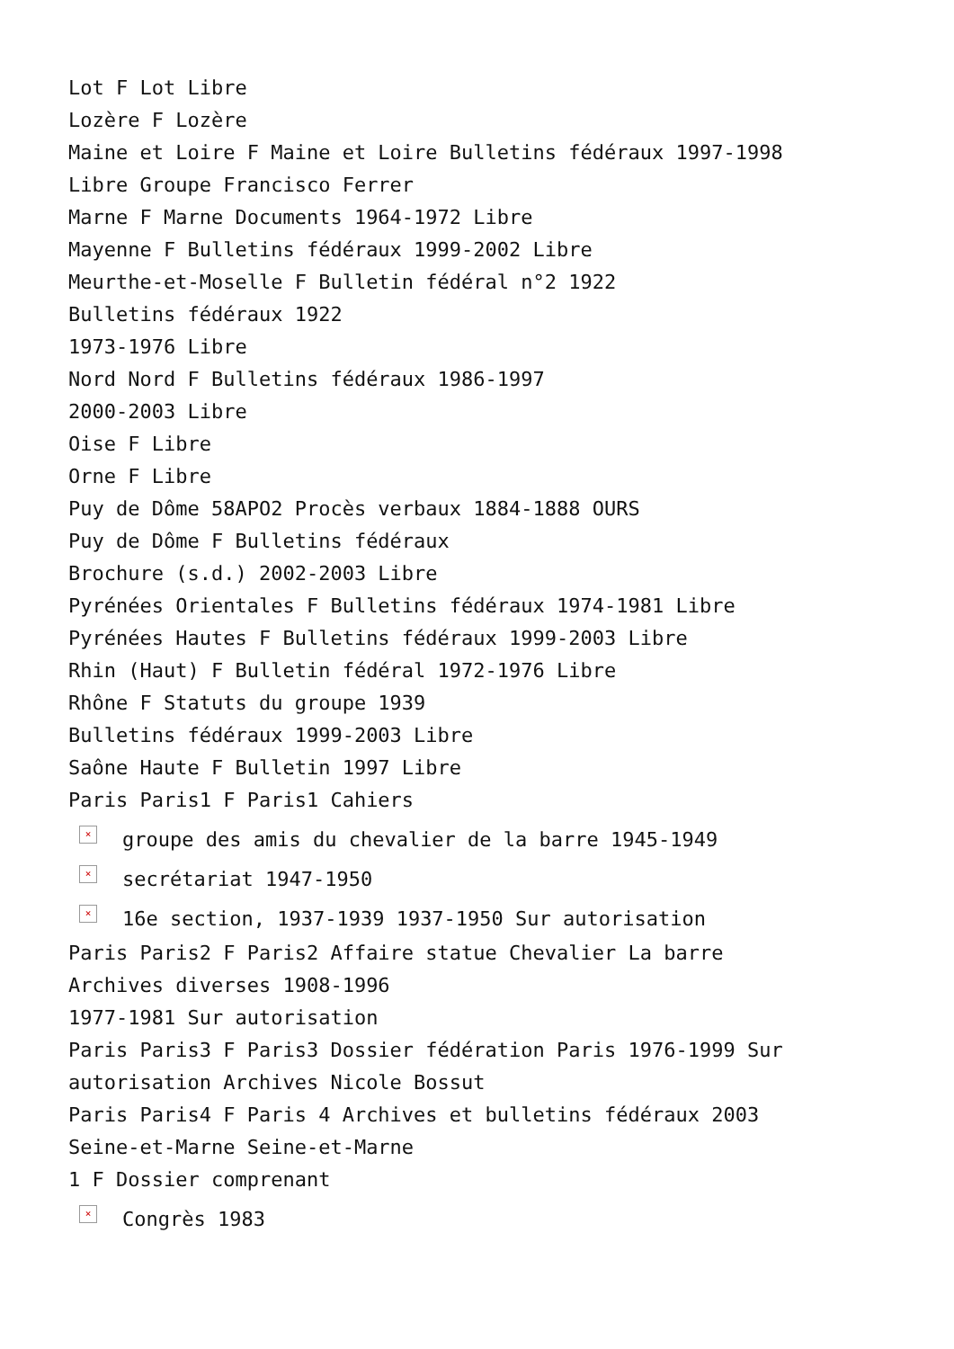Lot F Lot Libre
Lozère F Lozère
Maine et Loire F Maine et Loire Bulletins fédéraux 1997-1998
Libre Groupe Francisco Ferrer
Marne F Marne Documents 1964-1972 Libre
Mayenne F Bulletins fédéraux 1999-2002 Libre
Meurthe-et-Moselle F Bulletin fédéral n°2 1922
Bulletins fédéraux 1922
1973-1976 Libre
Nord Nord F Bulletins fédéraux 1986-1997
2000-2003 Libre
Oise F Libre
Orne F Libre
Puy de Dôme 58APO2 Procès verbaux 1884-1888 OURS
Puy de Dôme F Bulletins fédéraux
Brochure (s.d.) 2002-2003 Libre
Pyrénées Orientales F Bulletins fédéraux 1974-1981 Libre
Pyrénées Hautes F Bulletins fédéraux 1999-2003 Libre
Rhin (Haut) F Bulletin fédéral 1972-1976 Libre
Rhône F Statuts du groupe 1939
Bulletins fédéraux 1999-2003 Libre
Saône Haute F Bulletin 1997 Libre
Paris Paris1 F Paris1 Cahiers
× groupe des amis du chevalier de la barre 1945-1949
× secrétariat 1947-1950
× 16e section, 1937-1939 1937-1950 Sur autorisation
Paris Paris2 F Paris2 Affaire statue Chevalier La barre
Archives diverses 1908-1996
1977-1981 Sur autorisation
Paris Paris3 F Paris3 Dossier fédération Paris 1976-1999 Sur
autorisation Archives Nicole Bossut
Paris Paris4 F Paris 4 Archives et bulletins fédéraux 2003
Seine-et-Marne Seine-et-Marne
1 F Dossier comprenant
× Congrès 1983